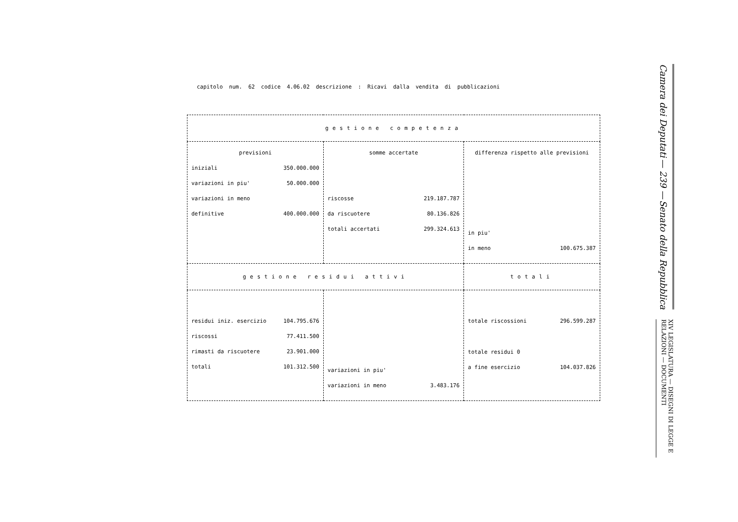capitolo num. 62 codice 4.06.02 descrizione : Ricavi dalla vendita di pubblicazioni
| gestione competenza | | |
| previsioni iniziali 350.000.000 variazioni in piu' 50.000.000 variazioni in meno definitive 400.000.000 | somme accertate riscosse 219.187.787 da riscuotere 80.136.826 totali accertati 299.324.613 | differenza rispetto alle previsioni in piu' in meno 100.675.387 |
| gestione residui attivi | | totali |
| residui iniz. esercizio 104.795.676 riscossi 77.411.500 rimasti da riscuotere 23.901.000 totali 101.312.500 | variazioni in piu' variazioni in meno 3.483.176 | totale riscossioni 296.599.287 totale residui 0 a fine esercizio 104.037.826 |
Camera dei Deputati — 239 — Senato della Repubblica
XIV LEGISLATURA — DISEGNI DI LEGGE E RELAZIONI — DOCUMENTI